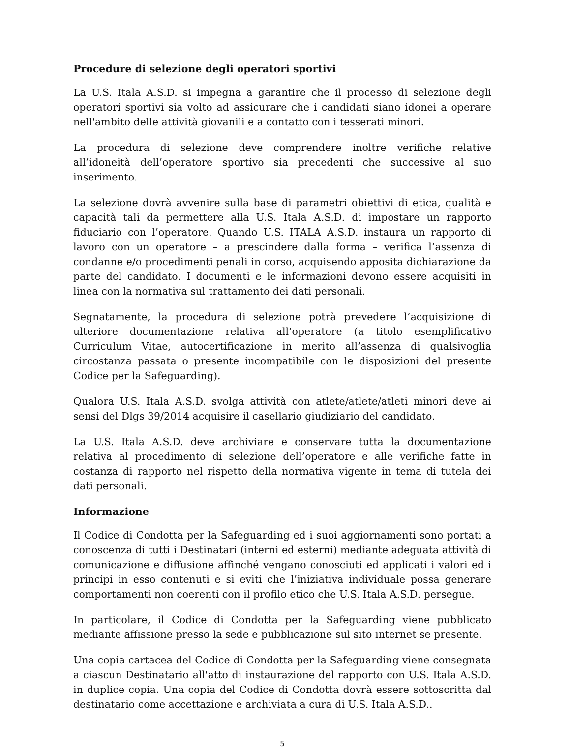Procedure di selezione degli operatori sportivi
La U.S. Itala A.S.D. si impegna a garantire che il processo di selezione degli operatori sportivi sia volto ad assicurare che i candidati siano idonei a operare nell'ambito delle attività giovanili e a contatto con i tesserati minori.
La procedura di selezione deve comprendere inoltre verifiche relative all’idoneità dell’operatore sportivo sia precedenti che successive al suo inserimento.
La selezione dovrà avvenire sulla base di parametri obiettivi di etica, qualità e capacità tali da permettere alla U.S. Itala A.S.D. di impostare un rapporto fiduciario con l’operatore. Quando U.S. ITALA A.S.D. instaura un rapporto di lavoro con un operatore – a prescindere dalla forma – verifica l’assenza di condanne e/o procedimenti penali in corso, acquisendo apposita dichiarazione da parte del candidato. I documenti e le informazioni devono essere acquisiti in linea con la normativa sul trattamento dei dati personali.
Segnatamente, la procedura di selezione potrà prevedere l’acquisizione di ulteriore documentazione relativa all’operatore (a titolo esemplificativo Curriculum Vitae, autocertificazione in merito all’assenza di qualsivoglia circostanza passata o presente incompatibile con le disposizioni del presente Codice per la Safeguarding).
Qualora U.S. Itala A.S.D. svolga attività con atlete/atlete/atleti minori deve ai sensi del Dlgs 39/2014 acquisire il casellario giudiziario del candidato.
La U.S. Itala A.S.D. deve archiviare e conservare tutta la documentazione relativa al procedimento di selezione dell’operatore e alle verifiche fatte in costanza di rapporto nel rispetto della normativa vigente in tema di tutela dei dati personali.
Informazione
Il Codice di Condotta per la Safeguarding ed i suoi aggiornamenti sono portati a conoscenza di tutti i Destinatari (interni ed esterni) mediante adeguata attività di comunicazione e diffusione affinché vengano conosciuti ed applicati i valori ed i principi in esso contenuti e si eviti che l’iniziativa individuale possa generare comportamenti non coerenti con il profilo etico che U.S. Itala A.S.D. persegue.
In particolare, il Codice di Condotta per la Safeguarding viene pubblicato mediante affissione presso la sede e pubblicazione sul sito internet se presente.
Una copia cartacea del Codice di Condotta per la Safeguarding viene consegnata a ciascun Destinatario all'atto di instaurazione del rapporto con U.S. Itala A.S.D. in duplice copia. Una copia del Codice di Condotta dovrà essere sottoscritta dal destinatario come accettazione e archiviata a cura di U.S. Itala A.S.D..
5